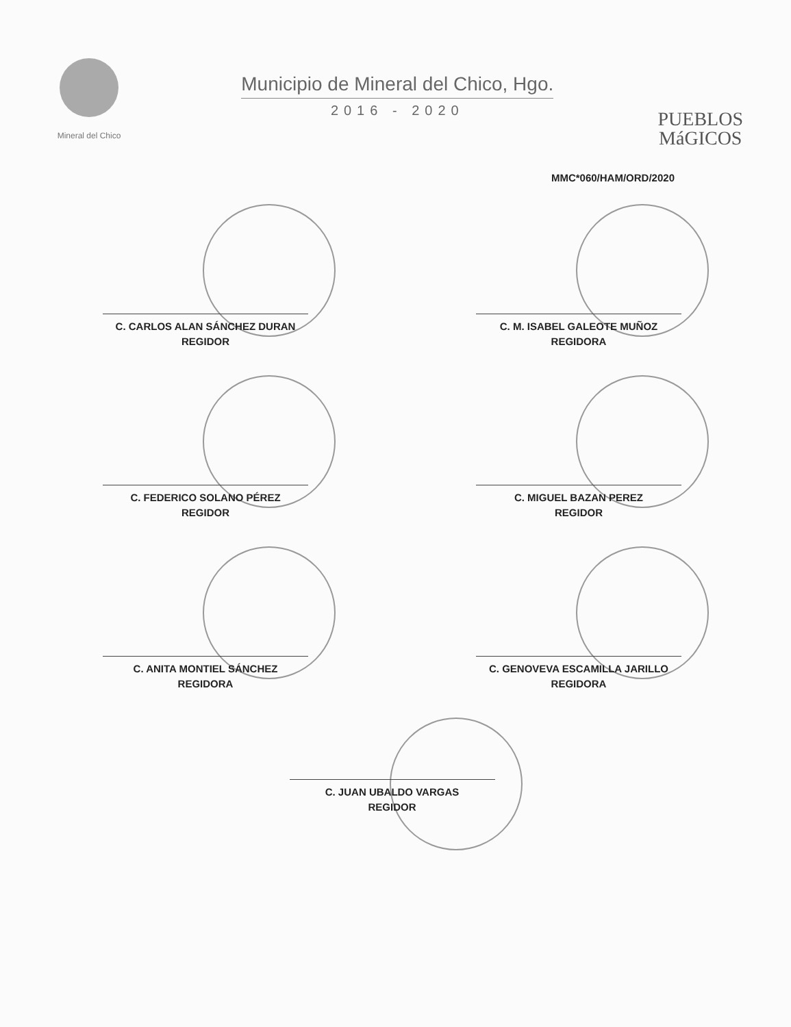Mineral del Chico
Municipio de Mineral del Chico, Hgo.
2016 - 2020
PUEBLOS
MáGICOS
MMC*060/HAM/ORD/2020
C. CARLOS ALAN SÁNCHEZ DURAN
REGIDOR
C. M. ISABEL GALEOTE MUÑOZ
REGIDORA
C. FEDERICO SOLANO PÉREZ
REGIDOR
C. MIGUEL BAZAN PEREZ
REGIDOR
C. ANITA MONTIEL SÁNCHEZ
REGIDORA
C. GENOVEVA ESCAMILLA JARILLO
REGIDORA
C. JUAN UBALDO VARGAS
REGIDOR